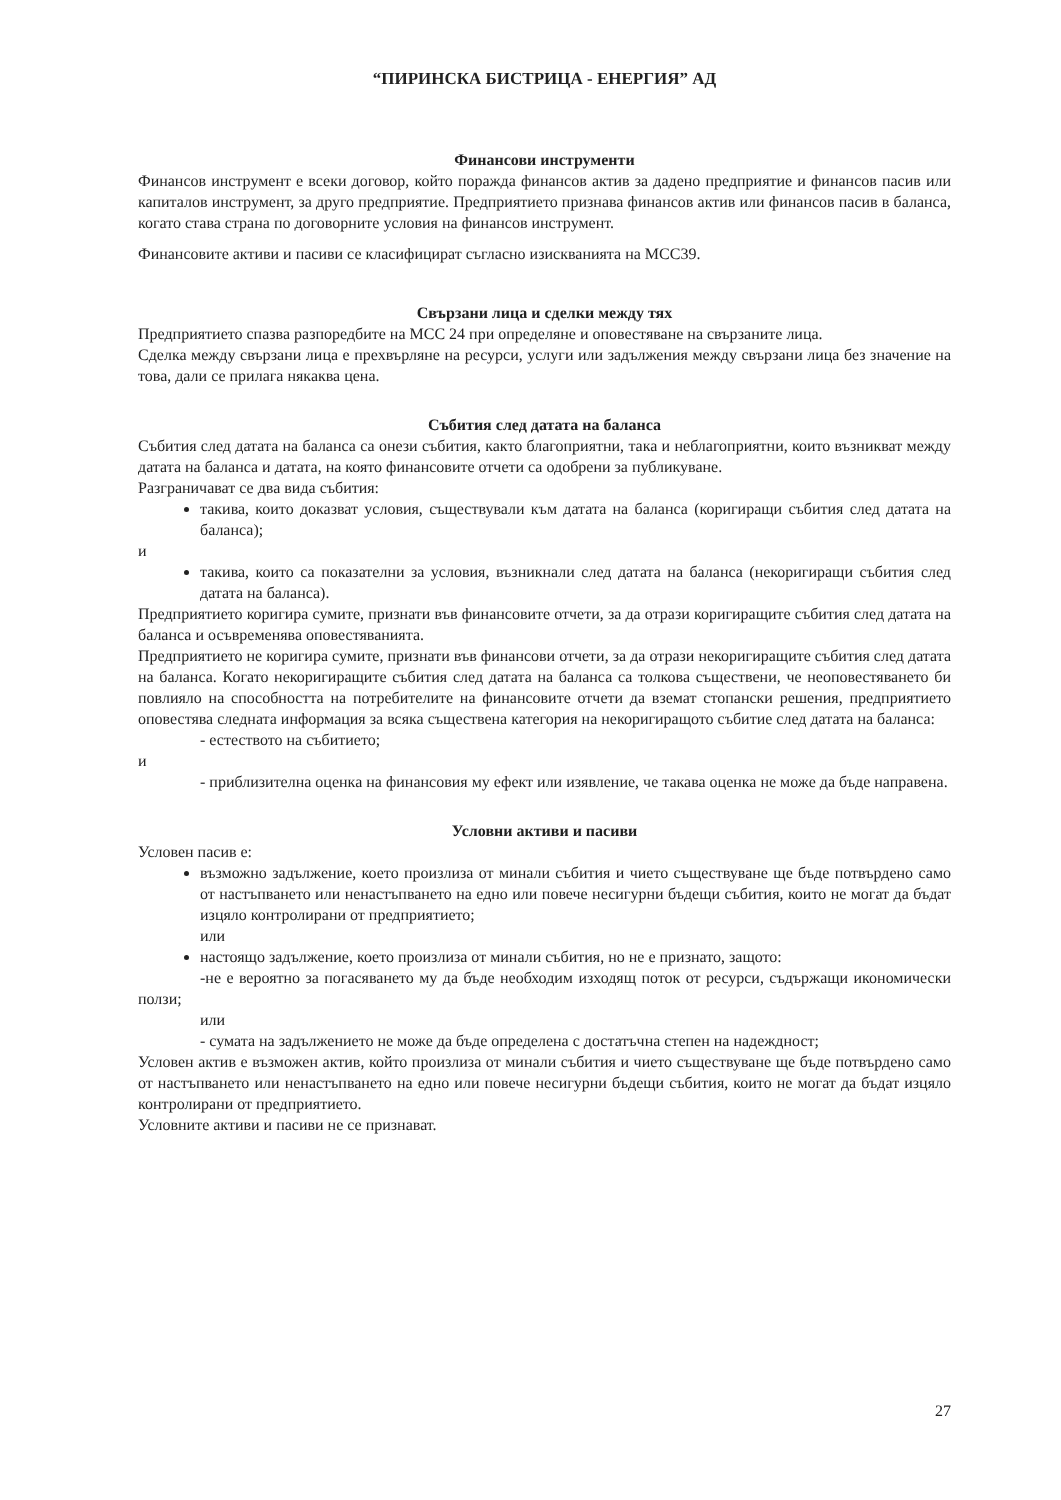“ПИРИНСКА БИСТРИЦА - ЕНЕРГИЯ” АД
Финансови инструменти
Финансов инструмент е всеки договор, който поражда финансов актив за дадено предприятие и финансов пасив или капиталов инструмент, за друго предприятие. Предприятието признава финансов актив или финансов пасив в баланса, когато става страна по договорните условия на финансов инструмент.
Финансовите активи и пасиви се класифицират съгласно изискванията на МСС39.
Свързани лица и сделки между тях
Предприятието спазва разпоредбите на МСС 24 при определяне и оповестяване на свързаните лица.
Сделка между свързани лица е прехвърляне на ресурси, услуги или задължения между свързани лица без значение на това, дали се прилага някаква цена.
Събития след датата на баланса
Събития след датата на баланса са онези събития, както благоприятни, така и неблагоприятни, които възникват между датата на баланса и датата, на която финансовите отчети са одобрени за публикуване.
Разграничават се два вида събития:
такива, които доказват условия, съществували към датата на баланса (коригиращи събития след датата на баланса);
и
такива, които са показателни за условия, възникнали след датата на баланса (некоригиращи събития след датата на баланса).
Предприятието коригира сумите, признати във финансовите отчети, за да отрази коригиращите събития след датата на баланса и осъвременява оповестяванията.
Предприятието не коригира сумите, признати във финансови отчети, за да отрази некоригиращите събития след датата на баланса. Когато некоригиращите събития след датата на баланса са толкова съществени, че неоповестяването би повлияло на способността на потребителите на финансовите отчети да вземат стопански решения, предприятието оповестява следната информация за всяка съществена категория на некоригиращото събитие след датата на баланса:
- естеството на събитието;
и
- приблизителна оценка на финансовия му ефект или изявление, че такава оценка не може да бъде направена.
Условни активи и пасиви
Условен пасив е:
възможно задължение, което произлиза от минали събития и чието съществуване ще бъде потвърдено само от настъпването или ненастъпването на едно или повече несигурни бъдещи събития, които не могат да бъдат изцяло контролирани от предприятието;
или
настоящо задължение, което произлиза от минали събития, но не е признато, защото:
-не е вероятно за погасяването му да бъде необходим изходящ поток от ресурси, съдържащи икономически ползи;
или
- сумата на задължението не може да бъде определена с достатъчна степен на надеждност;
Условен актив е възможен актив, който произлиза от минали събития и чието съществуване ще бъде потвърдено само от настъпването или ненастъпването на едно или повече несигурни бъдещи събития, които не могат да бъдат изцяло контролирани от предприятието.
Условните активи и пасиви не се признават.
27